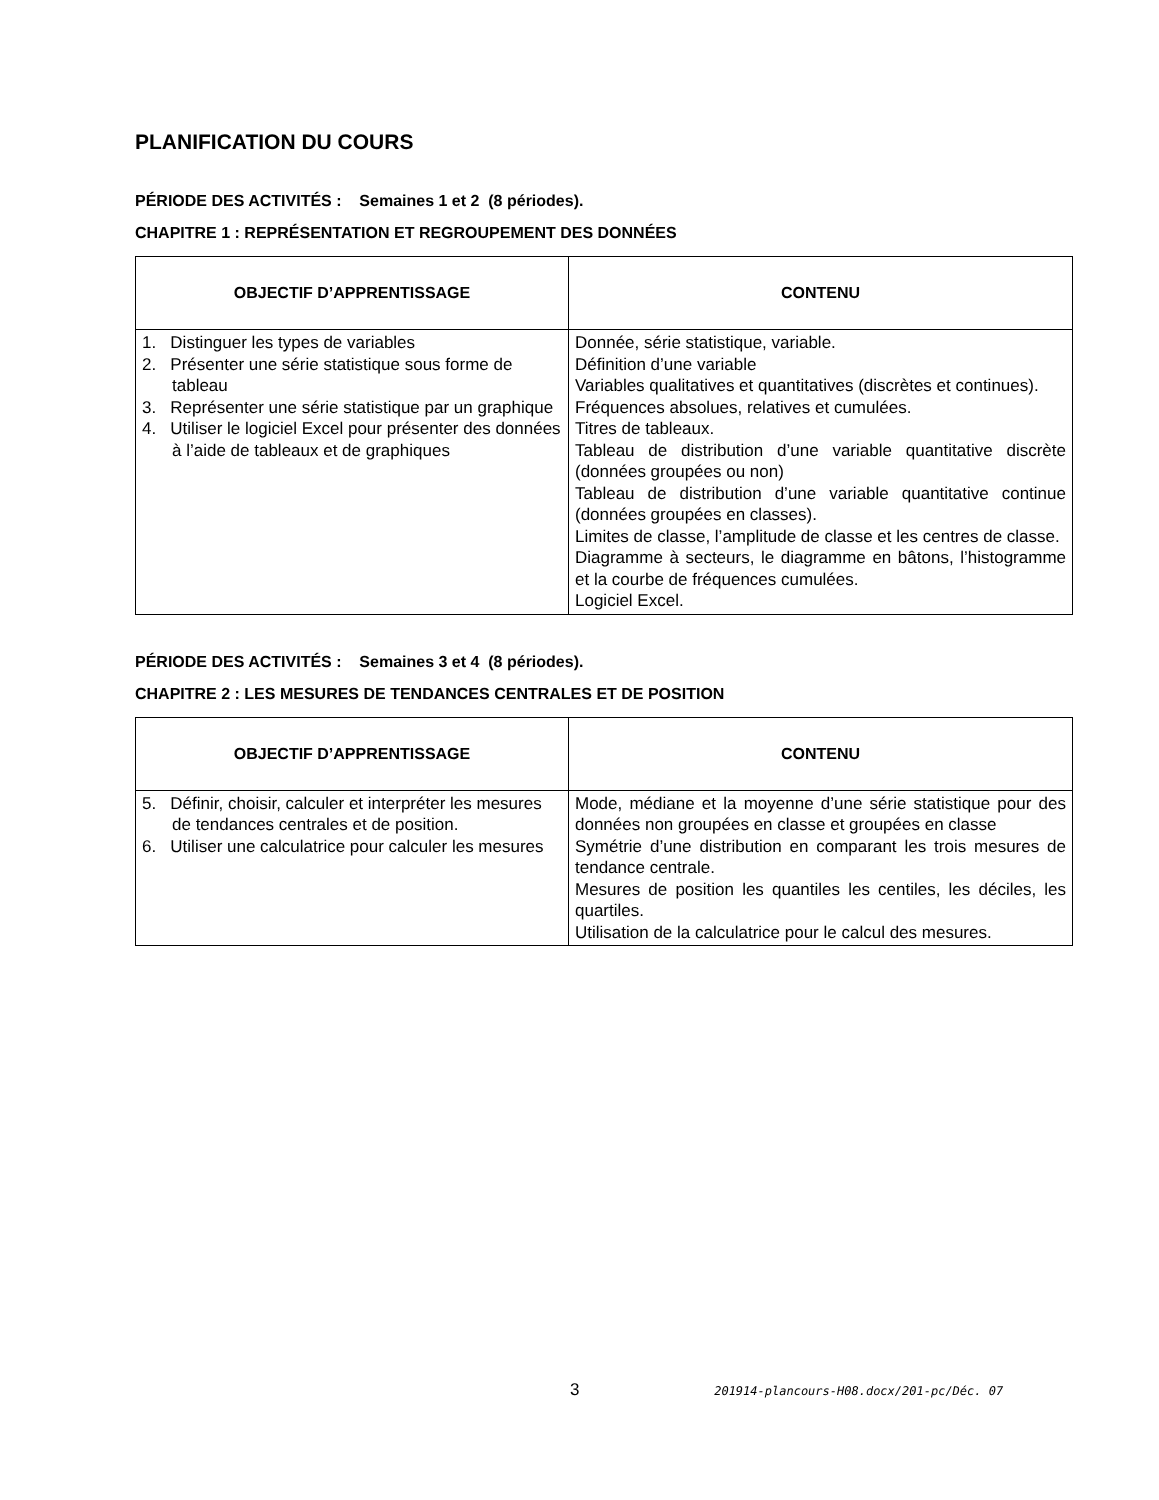PLANIFICATION DU COURS
PÉRIODE DES ACTIVITÉS : Semaines 1 et 2 (8 périodes).
CHAPITRE 1 : REPRÉSENTATION ET REGROUPEMENT DES DONNÉES
| OBJECTIF D’APPRENTISSAGE | CONTENU |
| --- | --- |
| 1. Distinguer les types de variables 2. Présenter une série statistique sous forme de tableau 3. Représenter une série statistique par un graphique 4. Utiliser le logiciel Excel pour présenter des données à l’aide de tableaux et de graphiques | Donnée, série statistique, variable. Définition d’une variable Variables qualitatives et quantitatives (discrètes et continues). Fréquences absolues, relatives et cumulées. Titres de tableaux. Tableau de distribution d’une variable quantitative discrète (données groupées ou non) Tableau de distribution d’une variable quantitative continue (données groupées en classes). Limites de classe, l’amplitude de classe et les centres de classe. Diagramme à secteurs, le diagramme en bâtons, l’histogramme et la courbe de fréquences cumulées. Logiciel Excel. |
PÉRIODE DES ACTIVITÉS : Semaines 3 et 4 (8 périodes).
CHAPITRE 2 : LES MESURES DE TENDANCES CENTRALES ET DE POSITION
| OBJECTIF D’APPRENTISSAGE | CONTENU |
| --- | --- |
| 5. Définir, choisir, calculer et interpréter les mesures de tendances centrales et de position. 6. Utiliser une calculatrice pour calculer les mesures | Mode, médiane et la moyenne d’une série statistique pour des données non groupées en classe et groupées en classe Symétrie d’une distribution en comparant les trois mesures de tendance centrale. Mesures de position les quantiles les centiles, les déciles, les quartiles. Utilisation de la calculatrice pour le calcul des mesures. |
3 201914-plancours-H08.docx/201-pc/Déc. 07